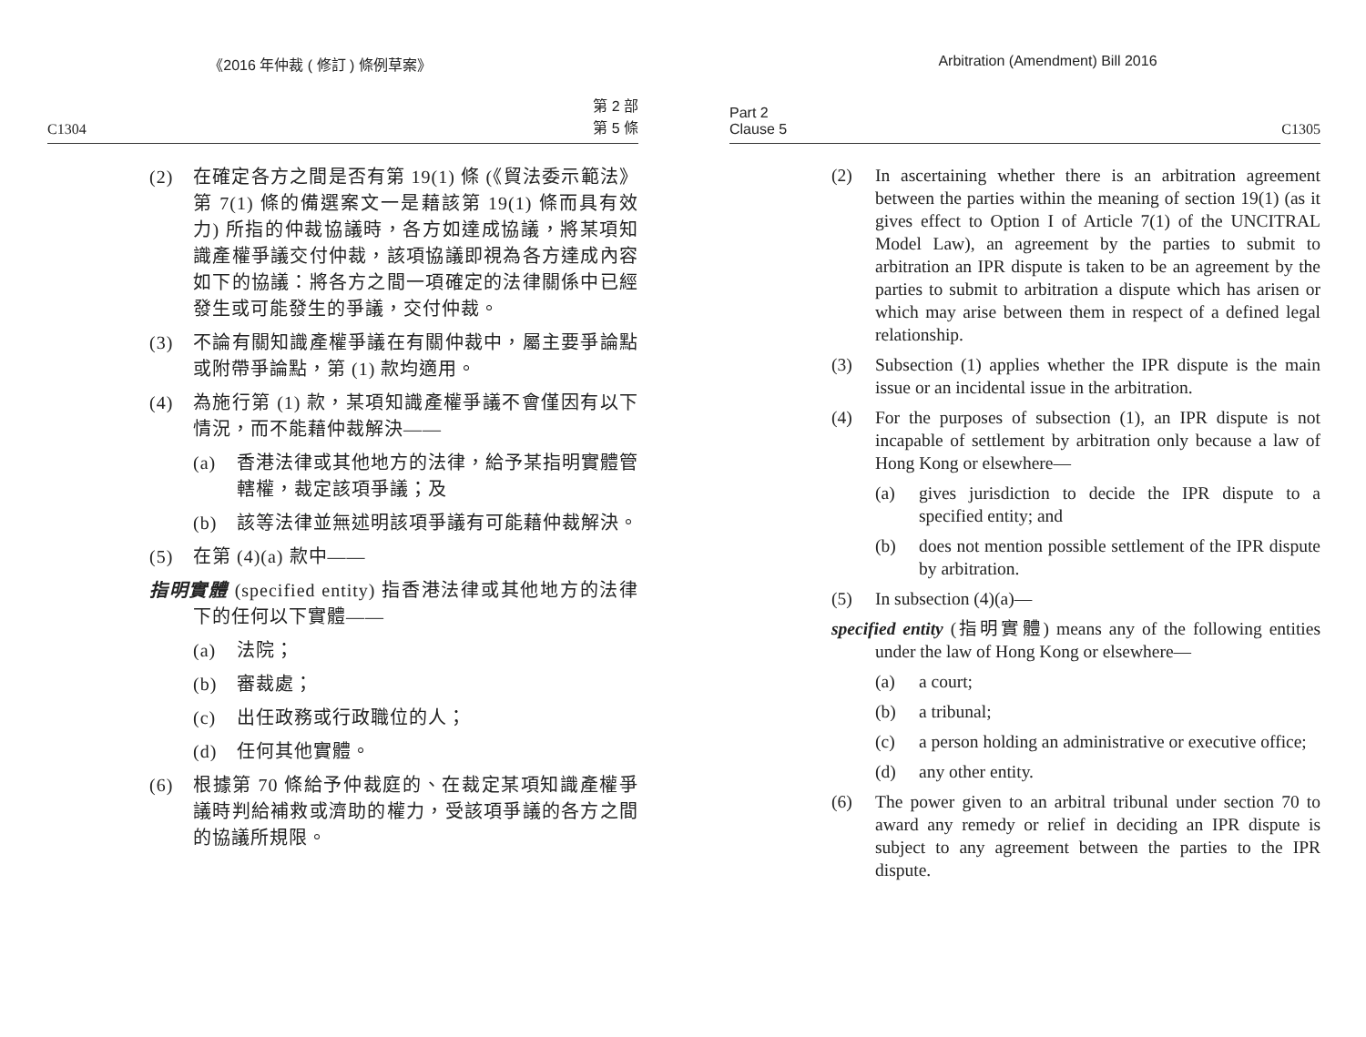《2016 年仲裁 ( 修訂 ) 條例草案》
C1304 第 2 部
第 5 條
(2) 在確定各方之間是否有第 19(1) 條 (《貿法委示範法》第 7(1) 條的備選案文一是藉該第 19(1) 條而具有效力) 所指的仲裁協議時，各方如達成協議，將某項知識產權爭議交付仲裁，該項協議即視為各方達成內容如下的協議：將各方之間一項確定的法律關係中已經發生或可能發生的爭議，交付仲裁。
(3) 不論有關知識產權爭議在有關仲裁中，屬主要爭論點或附帶爭論點，第 (1) 款均適用。
(4) 為施行第 (1) 款，某項知識產權爭議不會僅因有以下情況，而不能藉仲裁解決——
(a) 香港法律或其他地方的法律，給予某指明實體管轄權，裁定該項爭議；及
(b) 該等法律並無述明該項爭議有可能藉仲裁解決。
(5) 在第 (4)(a) 款中——
指明實體 (specified entity) 指香港法律或其他地方的法律下的任何以下實體——
(a) 法院；
(b) 審裁處；
(c) 出任政務或行政職位的人；
(d) 任何其他實體。
(6) 根據第 70 條給予仲裁庭的、在裁定某項知識產權爭議時判給補救或濟助的權力，受該項爭議的各方之間的協議所規限。
Arbitration (Amendment) Bill 2016
Part 2
Clause 5 C1305
(2) In ascertaining whether there is an arbitration agreement between the parties within the meaning of section 19(1) (as it gives effect to Option I of Article 7(1) of the UNCITRAL Model Law), an agreement by the parties to submit to arbitration an IPR dispute is taken to be an agreement by the parties to submit to arbitration a dispute which has arisen or which may arise between them in respect of a defined legal relationship.
(3) Subsection (1) applies whether the IPR dispute is the main issue or an incidental issue in the arbitration.
(4) For the purposes of subsection (1), an IPR dispute is not incapable of settlement by arbitration only because a law of Hong Kong or elsewhere—
(a) gives jurisdiction to decide the IPR dispute to a specified entity; and
(b) does not mention possible settlement of the IPR dispute by arbitration.
(5) In subsection (4)(a)—
specified entity (指明實體) means any of the following entities under the law of Hong Kong or elsewhere—
(a) a court;
(b) a tribunal;
(c) a person holding an administrative or executive office;
(d) any other entity.
(6) The power given to an arbitral tribunal under section 70 to award any remedy or relief in deciding an IPR dispute is subject to any agreement between the parties to the IPR dispute.